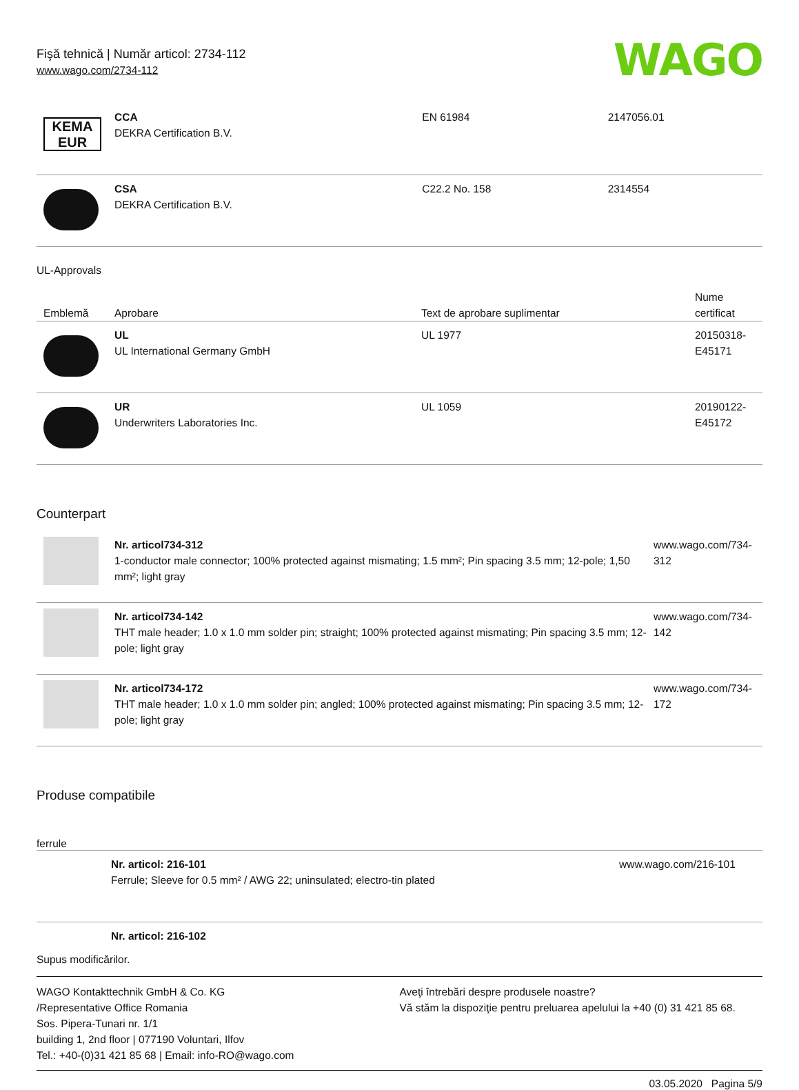Fişă tehnică | Număr articol: 2734-112
www.wago.com/2734-112
WAGO
| KEMA EUR | CCA DEKRA Certification B.V. | EN 61984 | 2147056.01 |
| | CSA DEKRA Certification B.V. | C22.2 No. 158 | 2314554 |
UL-Approvals
| Emblemă | Aprobare | Text de aprobare suplimentar | Nume certificat |
| --- | --- | --- | --- |
| | UL UL International Germany GmbH | UL 1977 | 20150318-E45171 |
| | UR Underwriters Laboratories Inc. | UL 1059 | 20190122-E45172 |
Counterpart
| | Nr. articol734-312 1-conductor male connector; 100% protected against mismating; 1.5 mm²; Pin spacing 3.5 mm; 12-pole; 1,50 mm²; light gray | www.wago.com/734-312 |
| | Nr. articol734-142 THT male header; 1.0 x 1.0 mm solder pin; straight; 100% protected against mismating; Pin spacing 3.5 mm; 12-pole; light gray | www.wago.com/734-142 |
| | Nr. articol734-172 THT male header; 1.0 x 1.0 mm solder pin; angled; 100% protected against mismating; Pin spacing 3.5 mm; 12-pole; light gray | www.wago.com/734-172 |
Produse compatibile
ferrule
| | Nr. articol: 216-101 Ferrule; Sleeve for 0.5 mm² / AWG 22; uninsulated; electro-tin plated | www.wago.com/216-101 |
| | Nr. articol: 216-102 | |
Supus modificărilor.
WAGO Kontakttechnik GmbH & Co. KG
/Representative Office Romania
Sos. Pipera-Tunari nr. 1/1
building 1, 2nd floor | 077190 Voluntari, Ilfov
Tel.: +40-(0)31 421 85 68 | Email: info-RO@wago.com
Aveţi întrebări despre produsele noastre?
Vă stăm la dispoziţie pentru preluarea apelului la +40 (0) 31 421 85 68.
03.05.2020 Pagina 5/9